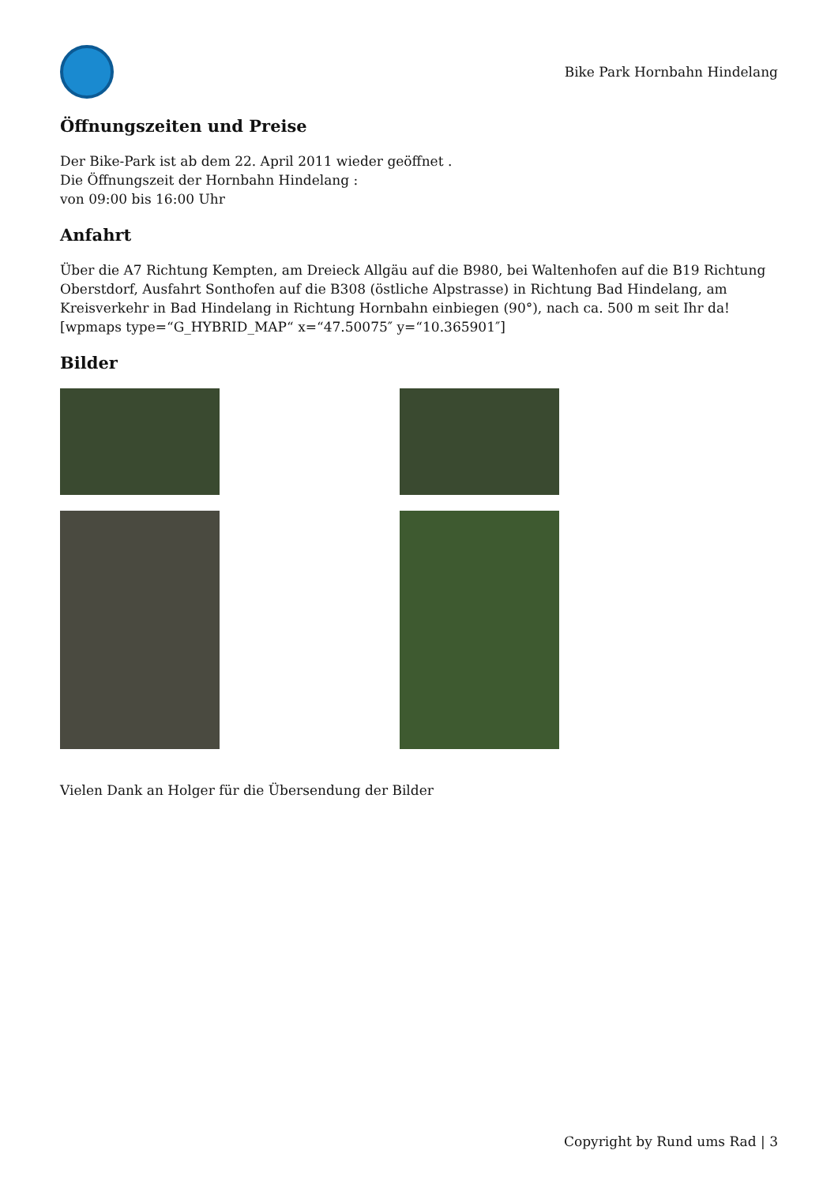Bike Park Hornbahn Hindelang
Öffnungszeiten und Preise
Der Bike-Park ist ab dem 22. April 2011 wieder geöffnet .
Die Öffnungszeit der Hornbahn Hindelang :
von 09:00 bis 16:00 Uhr
Anfahrt
Über die A7 Richtung Kempten, am Dreieck Allgäu auf die B980, bei Waltenhofen auf die B19 Richtung Oberstdorf, Ausfahrt Sonthofen auf die B308 (östliche Alpstrasse) in Richtung Bad Hindelang, am Kreisverkehr in Bad Hindelang in Richtung Hornbahn einbiegen (90°), nach ca. 500 m seit Ihr da!
[wpmaps type=“G_HYBRID_MAP“ x=“47.50075″ y=“10.365901″]
Bilder
Vielen Dank an Holger für die Übersendung der Bilder
Copyright by Rund ums Rad | 3